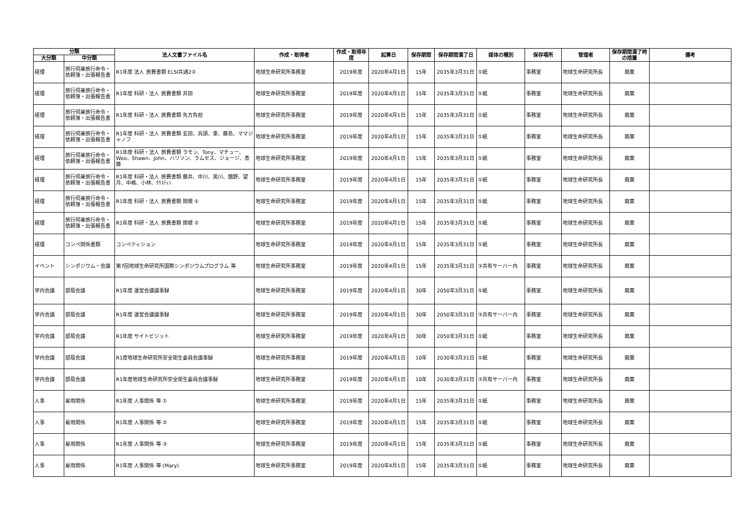| 分類 | | 法人文書ファイル名 | 作成・取得者 | 作成・取得年度 | 起算日 | 保存期間 | 保存期間満了日 | 媒体の種別 | 保存場所 | 管理者 | 保存期間満了時の措置 | 備考 |
| --- | --- | --- | --- | --- | --- | --- | --- | --- | --- | --- | --- | --- |
| 大分類 | 中分類 | | | | | | | | | | | |
| 経理 | 旅行伺兼旅行命令・依頼簿・出張報告書 | R1年度 法人 旅費書類 ELSI共通2② | 地球生命研究所事務室 | 2019年度 | 2020年4月1日 | 15年 | 2035年3月31日 | ①紙 | 事務室 | 地球生命研究所長 | 廃棄 | |
| 経理 | 旅行伺兼旅行命令・依頼簿・出張報告書 | R1年度 科研・法人 旅費書類 井田 | 地球生命研究所事務室 | 2019年度 | 2020年4月1日 | 15年 | 2035年3月31日 | ①紙 | 事務室 | 地球生命研究所長 | 廃棄 | |
| 経理 | 旅行伺兼旅行命令・依頼簿・出張報告書 | R1年度 科研・法人 旅費書類 先方負担 | 地球生命研究所事務室 | 2019年度 | 2020年4月1日 | 15年 | 2035年3月31日 | ①紙 | 事務室 | 地球生命研究所長 | 廃棄 | |
| 経理 | 旅行伺兼旅行命令・依頼簿・出張報告書 | R1年度 科研・法人 旅費書類 玄田、兵頭、車、藤島、ママジャノフ | 地球生命研究所事務室 | 2019年度 | 2020年4月1日 | 15年 | 2035年3月31日 | ①紙 | 事務室 | 地球生命研究所長 | 廃棄 | |
| 経理 | 旅行伺兼旅行命令・依頼簿・出張報告書 | R1年度 科研・法人 旅費書類 ラモン、Tony、マチュー、Woo、Shawn、John、ハリソン、ラムセス、ジョージ、斎藤 | 地球生命研究所事務室 | 2019年度 | 2020年4月1日 | 15年 | 2035年3月31日 | ①紙 | 事務室 | 地球生命研究所長 | 廃棄 | |
| 経理 | 旅行伺兼旅行命令・依頼簿・出張報告書 | R1年度 科研・法人 旅費書類 藤井、中川、黒川、舘野、望月、中嶋、小林、ｸﾘｽﾃｨﾝ | 地球生命研究所事務室 | 2019年度 | 2020年4月1日 | 15年 | 2035年3月31日 | ①紙 | 事務室 | 地球生命研究所長 | 廃棄 | |
| 経理 | 旅行伺兼旅行命令・依頼簿・出張報告書 | R1年度 科研・法人 旅費書類 関根 ① | 地球生命研究所事務室 | 2019年度 | 2020年4月1日 | 15年 | 2035年3月31日 | ①紙 | 事務室 | 地球生命研究所長 | 廃棄 | |
| 経理 | 旅行伺兼旅行命令・依頼簿・出張報告書 | R1年度 科研・法人 旅費書類 関根 ② | 地球生命研究所事務室 | 2019年度 | 2020年4月1日 | 15年 | 2035年3月31日 | ①紙 | 事務室 | 地球生命研究所長 | 廃棄 | |
| 経理 | コンペ関係書類 | コンペティション | 地球生命研究所事務室 | 2019年度 | 2020年4月1日 | 15年 | 2035年3月31日 | ①紙 | 事務室 | 地球生命研究所長 | 廃棄 | |
| イベント | シンポジウム・会議 | 第7回地球生命研究所国際シンポジウムプログラム 等 | 地球生命研究所事務室 | 2019年度 | 2020年4月1日 | 15年 | 2035年3月31日 | ③共有サーバー内 | 事務室 | 地球生命研究所長 | 廃棄 | |
| 学内会議 | 部局会議 | R1年度 運営会議議事録 | 地球生命研究所事務室 | 2019年度 | 2020年4月1日 | 30年 | 2050年3月31日 | ①紙 | 事務室 | 地球生命研究所長 | 廃棄 | |
| 学内会議 | 部局会議 | R1年度 運営会議議事録 | 地球生命研究所事務室 | 2019年度 | 2020年4月1日 | 30年 | 2050年3月31日 | ③共有サーバー内 | 事務室 | 地球生命研究所長 | 廃棄 | |
| 学内会議 | 部局会議 | R1年度 サイトビジット | 地球生命研究所事務室 | 2019年度 | 2020年4月1日 | 30年 | 2050年3月31日 | ①紙 | 事務室 | 地球生命研究所長 | 廃棄 | |
| 学内会議 | 部局会議 | R1度地球生命研究所安全衛生委員会議事録 | 地球生命研究所事務室 | 2019年度 | 2020年4月1日 | 10年 | 2030年3月31日 | ①紙 | 事務室 | 地球生命研究所長 | 廃棄 | |
| 学内会議 | 部局会議 | R1年度地球生命研究所安全衛生委員会議事録 | 地球生命研究所事務室 | 2019年度 | 2020年4月1日 | 10年 | 2030年3月31日 | ③共有サーバー内 | 事務室 | 地球生命研究所長 | 廃棄 | |
| 人事 | 雇用関係 | R1年度 人事関係 等 ① | 地球生命研究所事務室 | 2019年度 | 2020年4月1日 | 15年 | 2035年3月31日 | ①紙 | 事務室 | 地球生命研究所長 | 廃棄 | |
| 人事 | 雇用関係 | R1年度 人事関係 等 ② | 地球生命研究所事務室 | 2019年度 | 2020年4月1日 | 15年 | 2035年3月31日 | ①紙 | 事務室 | 地球生命研究所長 | 廃棄 | |
| 人事 | 雇用関係 | R1年度 人事関係 等 ③ | 地球生命研究所事務室 | 2019年度 | 2020年4月1日 | 15年 | 2035年3月31日 | ①紙 | 事務室 | 地球生命研究所長 | 廃棄 | |
| 人事 | 雇用関係 | R1年度 人事関係 等 (Mary) | 地球生命研究所事務室 | 2019年度 | 2020年4月1日 | 15年 | 2035年3月31日 | ①紙 | 事務室 | 地球生命研究所長 | 廃棄 | |